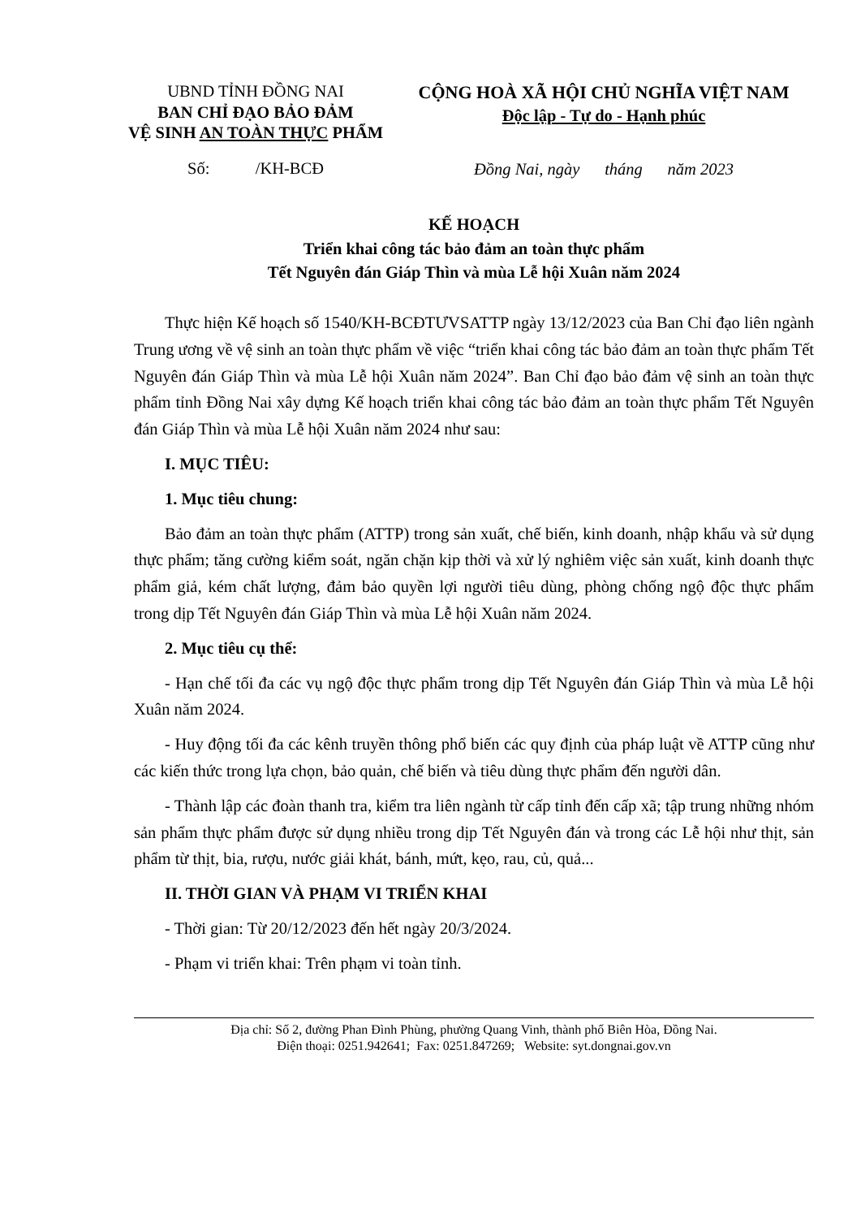UBND TỈNH ĐỒNG NAI
BAN CHỈ ĐẠO BẢO ĐẢM
VỆ SINH AN TOÀN THỰC PHẨM
Số: /KH-BCĐ
CỘNG HOÀ XÃ HỘI CHỦ NGHĨA VIỆT NAM
Độc lập - Tự do - Hạnh phúc
Đồng Nai, ngày tháng năm 2023
KẾ HOẠCH
Triển khai công tác bảo đảm an toàn thực phẩm
Tết Nguyên đán Giáp Thìn và mùa Lễ hội Xuân năm 2024
Thực hiện Kế hoạch số 1540/KH-BCĐTƯVSATTP ngày 13/12/2023 của Ban Chỉ đạo liên ngành Trung ương về vệ sinh an toàn thực phẩm về việc “triển khai công tác bảo đảm an toàn thực phẩm Tết Nguyên đán Giáp Thìn và mùa Lễ hội Xuân năm 2024”. Ban Chỉ đạo bảo đảm vệ sinh an toàn thực phẩm tỉnh Đồng Nai xây dựng Kế hoạch triển khai công tác bảo đảm an toàn thực phẩm Tết Nguyên đán Giáp Thìn và mùa Lễ hội Xuân năm 2024 như sau:
I. MỤC TIÊU:
1. Mục tiêu chung:
Bảo đảm an toàn thực phẩm (ATTP) trong sản xuất, chế biến, kinh doanh, nhập khẩu và sử dụng thực phẩm; tăng cường kiểm soát, ngăn chặn kịp thời và xử lý nghiêm việc sản xuất, kinh doanh thực phẩm giả, kém chất lượng, đảm bảo quyền lợi người tiêu dùng, phòng chống ngộ độc thực phẩm trong dịp Tết Nguyên đán Giáp Thìn và mùa Lễ hội Xuân năm 2024.
2. Mục tiêu cụ thể:
- Hạn chế tối đa các vụ ngộ độc thực phẩm trong dịp Tết Nguyên đán Giáp Thìn và mùa Lễ hội Xuân năm 2024.
- Huy động tối đa các kênh truyền thông phổ biến các quy định của pháp luật về ATTP cũng như các kiến thức trong lựa chọn, bảo quản, chế biến và tiêu dùng thực phẩm đến người dân.
- Thành lập các đoàn thanh tra, kiểm tra liên ngành từ cấp tỉnh đến cấp xã; tập trung những nhóm sản phẩm thực phẩm được sử dụng nhiều trong dịp Tết Nguyên đán và trong các Lễ hội như thịt, sản phẩm từ thịt, bia, rượu, nước giải khát, bánh, mứt, kẹo, rau, củ, quả...
II. THỜI GIAN VÀ PHẠM VI TRIỂN KHAI
- Thời gian: Từ 20/12/2023 đến hết ngày 20/3/2024.
- Phạm vi triển khai: Trên phạm vi toàn tỉnh.
Địa chỉ: Số 2, đường Phan Đình Phùng, phường Quang Vinh, thành phố Biên Hòa, Đồng Nai.
Điện thoại: 0251.942641; Fax: 0251.847269; Website: syt.dongnai.gov.vn